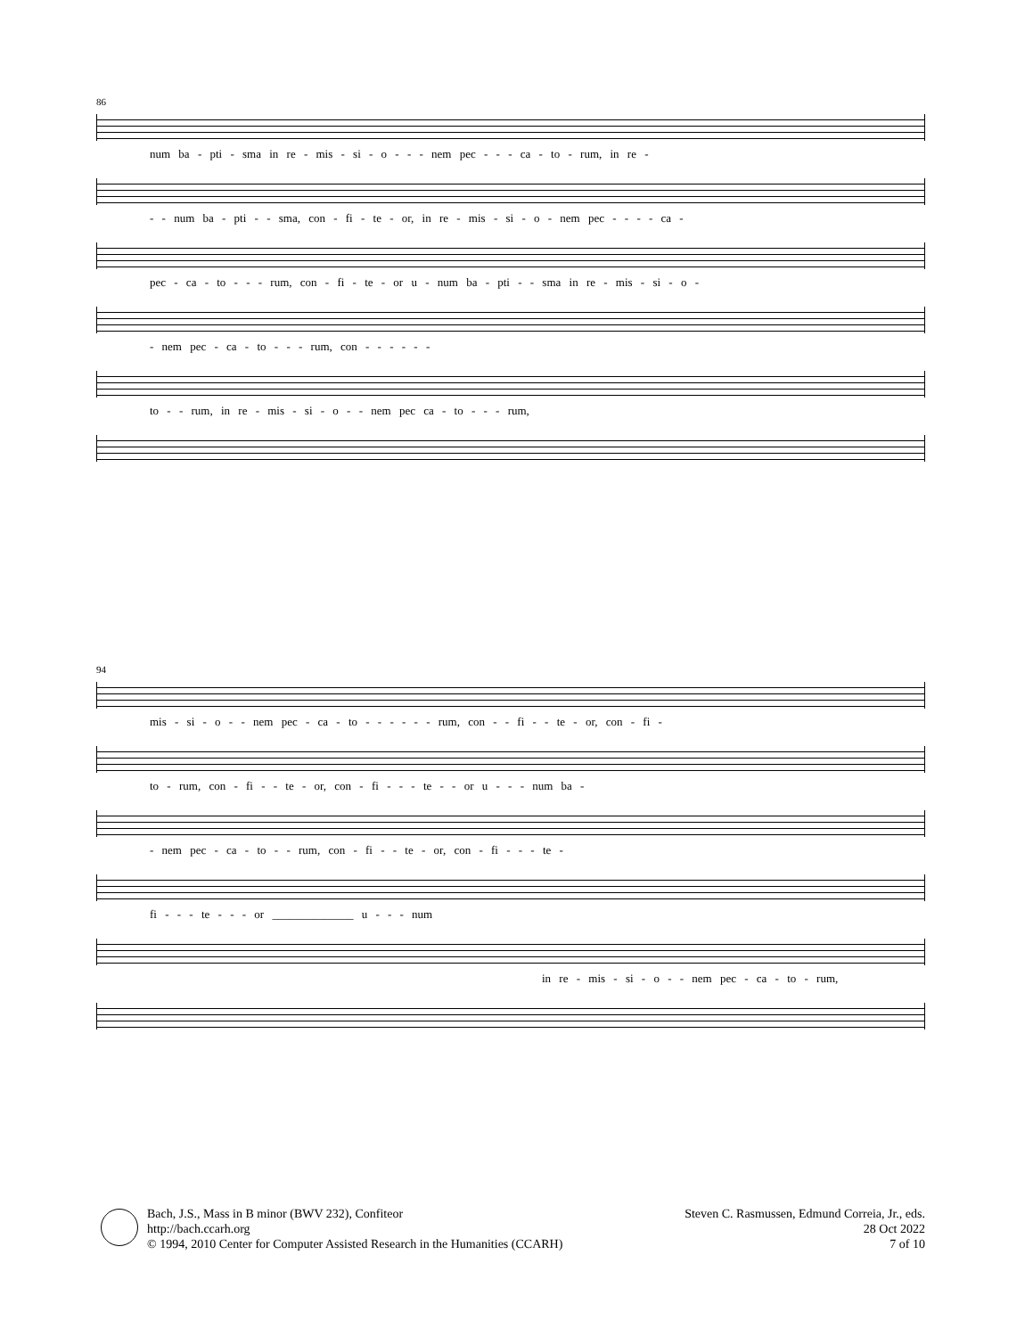86
num ba - pti - sma in re - mis - si - o - - - nem pec - - - ca - to - rum, in re -
- - num ba - pti - - sma, con - fi - te - or, in re - mis - si - o - nem pec - - - - ca -
pec - ca - to - - - rum, con - fi - te - or u - num ba - pti - - sma in re - mis - si - o -
- nem pec - ca - to - - - rum, con - - - - - -
to - - rum, in re - mis - si - o - - nem pec ca - to - - - rum,
94
mis - si - o - - nem pec - ca - to - - - - - - rum, con - - fi - - te - or, con - fi -
to - rum, con - fi - - te - or, con - fi - - - te - - or u - - - num ba -
- nem pec - ca - to - - rum, con - fi - - te - or, con - fi - - - te -
fi - - - te - - - or ______________ u - - - num
in re - mis - si - o - - nem pec - ca - to - rum,
Bach, J.S., Mass in B minor (BWV 232), Confiteor
http://bach.ccarh.org
© 1994, 2010 Center for Computer Assisted Research in the Humanities (CCARH)
Steven C. Rasmussen, Edmund Correia, Jr., eds.
28 Oct 2022
7 of 10